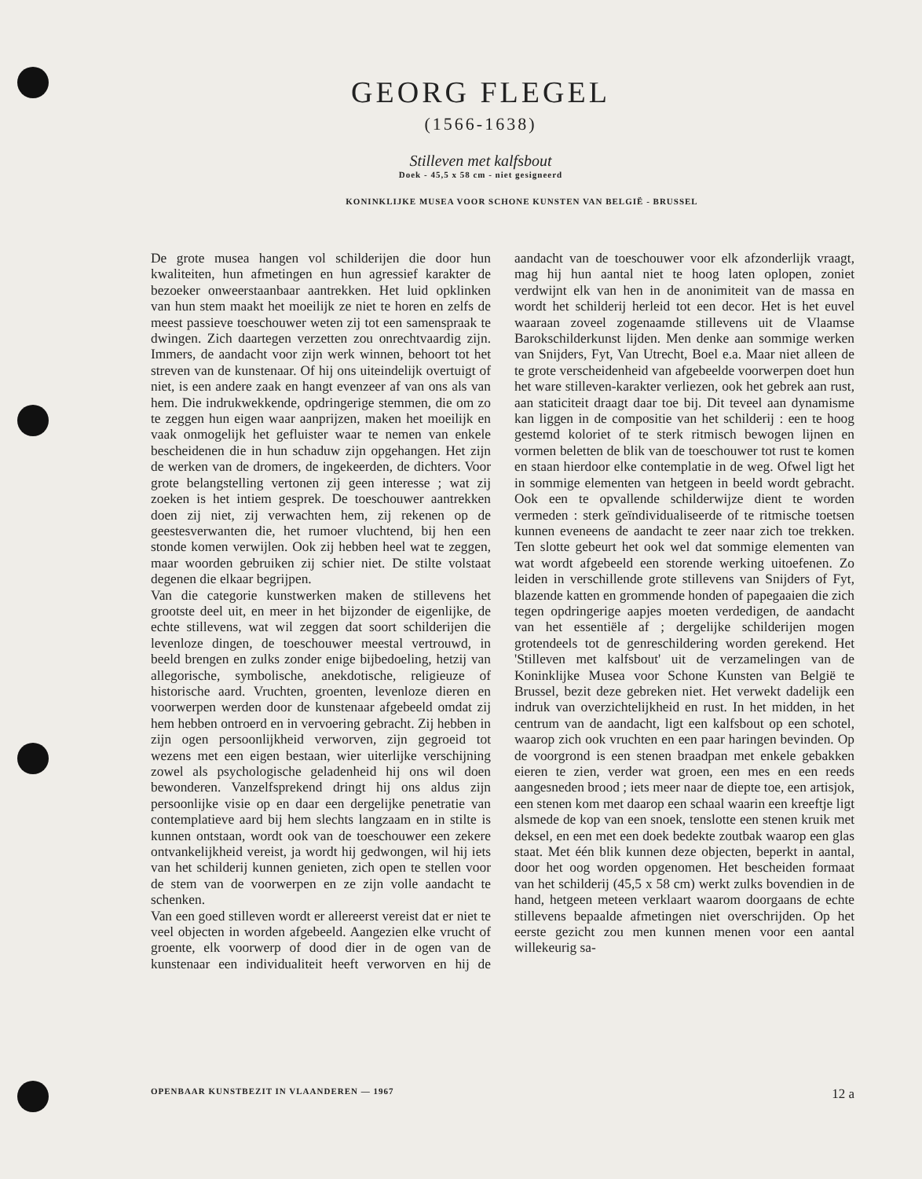GEORG FLEGEL
(1566-1638)
Stilleven met kalfsbout
Doek - 45,5 x 58 cm - niet gesigneerd
KONINKLIJKE MUSEA VOOR SCHONE KUNSTEN VAN BELGIË - BRUSSEL
De grote musea hangen vol schilderijen die door hun kwaliteiten, hun afmetingen en hun agressief karakter de bezoeker onweerstaanbaar aantrekken. Het luid opklinken van hun stem maakt het moeilijk ze niet te horen en zelfs de meest passieve toeschouwer weten zij tot een samenspraak te dwingen. Zich daartegen verzetten zou onrechtvaardig zijn. Immers, de aandacht voor zijn werk winnen, behoort tot het streven van de kunstenaar. Of hij ons uiteindelijk overtuigt of niet, is een andere zaak en hangt evenzeer af van ons als van hem. Die indrukwekkende, opdringerige stemmen, die om zo te zeggen hun eigen waar aanprijzen, maken het moeilijk en vaak onmogelijk het gefluister waar te nemen van enkele bescheidenen die in hun schaduw zijn opgehangen. Het zijn de werken van de dromers, de ingekeerden, de dichters. Voor grote belangstelling vertonen zij geen interesse ; wat zij zoeken is het intiem gesprek. De toeschouwer aantrekken doen zij niet, zij verwachten hem, zij rekenen op de geestesverwanten die, het rumoer vluchtend, bij hen een stonde komen verwijlen. Ook zij hebben heel wat te zeggen, maar woorden gebruiken zij schier niet. De stilte volstaat degenen die elkaar begrijpen.
Van die categorie kunstwerken maken de stillevens het grootste deel uit, en meer in het bijzonder de eigenlijke, de echte stillevens, wat wil zeggen dat soort schilderijen die levenloze dingen, de toeschouwer meestal vertrouwd, in beeld brengen en zulks zonder enige bijbedoeling, hetzij van allegorische, symbolische, anekdotische, religieuze of historische aard. Vruchten, groenten, levenloze dieren en voorwerpen werden door de kunstenaar afgebeeld omdat zij hem hebben ontroerd en in vervoering gebracht. Zij hebben in zijn ogen persoonlijkheid verworven, zijn gegroeid tot wezens met een eigen bestaan, wier uiterlijke verschijning zowel als psychologische geladenheid hij ons wil doen bewonderen. Vanzelfsprekend dringt hij ons aldus zijn persoonlijke visie op en daar een dergelijke penetratie van contemplatieve aard bij hem slechts langzaam en in stilte is kunnen ontstaan, wordt ook van de toeschouwer een zekere ontvankelijkheid vereist, ja wordt hij gedwongen, wil hij iets van het schilderij kunnen genieten, zich open te stellen voor de stem van de voorwerpen en ze zijn volle aandacht te schenken.
Van een goed stilleven wordt er allereerst vereist dat er niet te veel objecten in worden afgebeeld. Aangezien elke vrucht of groente, elk voorwerp of dood dier in de ogen van de kunstenaar een individualiteit heeft verworven en hij de aandacht van de toeschouwer voor elk afzonderlijk vraagt, mag hij hun aantal niet te hoog laten oplopen, zoniet verdwijnt elk van hen in de anonimiteit van de massa en wordt het schilderij herleid tot een decor. Het is het euvel waaraan zoveel zogenaamde stillevens uit de Vlaamse Barokschilderkunst lijden. Men denke aan sommige werken van Snijders, Fyt, Van Utrecht, Boel e.a. Maar niet alleen de te grote verscheidenheid van afgebeelde voorwerpen doet hun het ware stilleven-karakter verliezen, ook het gebrek aan rust, aan staticiteit draagt daar toe bij. Dit teveel aan dynamisme kan liggen in de compositie van het schilderij : een te hoog gestemd koloriet of te sterk ritmisch bewogen lijnen en vormen beletten de blik van de toeschouwer tot rust te komen en staan hierdoor elke contemplatie in de weg. Ofwel ligt het in sommige elementen van hetgeen in beeld wordt gebracht. Ook een te opvallende schilderwijze dient te worden vermeden : sterk geïndividualiseerde of te ritmische toetsen kunnen eveneens de aandacht te zeer naar zich toe trekken. Ten slotte gebeurt het ook wel dat sommige elementen van wat wordt afgebeeld een storende werking uitoefenen. Zo leiden in verschillende grote stillevens van Snijders of Fyt, blazende katten en grommende honden of papegaaien die zich tegen opdringerige aapjes moeten verdedigen, de aandacht van het essentiële af ; dergelijke schilderijen mogen grotendeels tot de genreschildering worden gerekend. Het 'Stilleven met kalfsbout' uit de verzamelingen van de Koninklijke Musea voor Schone Kunsten van België te Brussel, bezit deze gebreken niet. Het verwekt dadelijk een indruk van overzichtelijkheid en rust. In het midden, in het centrum van de aandacht, ligt een kalfsbout op een schotel, waarop zich ook vruchten en een paar haringen bevinden. Op de voorgrond is een stenen braadpan met enkele gebakken eieren te zien, verder wat groen, een mes en een reeds aangesneden brood ; iets meer naar de diepte toe, een artisjok, een stenen kom met daarop een schaal waarin een kreeftje ligt alsmede de kop van een snoek, tenslotte een stenen kruik met deksel, en een met een doek bedekte zoutbak waarop een glas staat. Met één blik kunnen deze objecten, beperkt in aantal, door het oog worden opgenomen. Het bescheiden formaat van het schilderij (45,5 x 58 cm) werkt zulks bovendien in de hand, hetgeen meteen verklaart waarom doorgaans de echte stillevens bepaalde afmetingen niet overschrijden. Op het eerste gezicht zou men kunnen menen voor een aantal willekeurig sa-
OPENBAAR KUNSTBEZIT IN VLAANDEREN — 1967 12 a